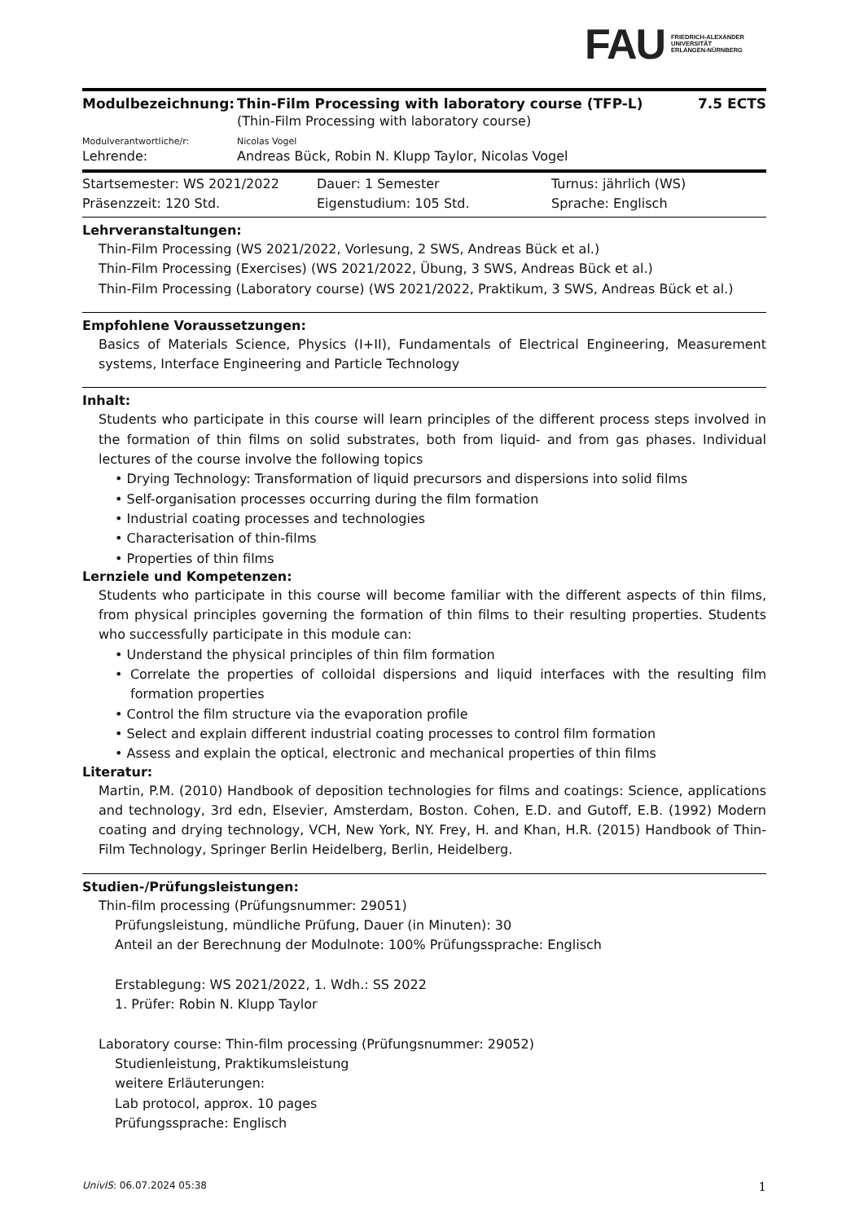FAU FRIEDRICH-ALEXANDER
UNIVERSITÄT
ERLANGEN-NÜRNBERG
| Modulbezeichnung: | Thin-Film Processing with laboratory course (TFP-L) | 7.5 ECTS |
| | (Thin-Film Processing with laboratory course) | |
| Modulverantwortliche/r: | Nicolas Vogel | |
| Lehrende: | Andreas Bück, Robin N. Klupp Taylor, Nicolas Vogel | |
| Startsemester: WS 2021/2022 | Dauer: 1 Semester | Turnus: jährlich (WS) |
| Präsenzzeit: 120 Std. | Eigenstudium: 105 Std. | Sprache: Englisch |
Lehrveranstaltungen:
Thin-Film Processing (WS 2021/2022, Vorlesung, 2 SWS, Andreas Bück et al.)
Thin-Film Processing (Exercises) (WS 2021/2022, Übung, 3 SWS, Andreas Bück et al.)
Thin-Film Processing (Laboratory course) (WS 2021/2022, Praktikum, 3 SWS, Andreas Bück et al.)
Empfohlene Voraussetzungen:
Basics of Materials Science, Physics (I+II), Fundamentals of Electrical Engineering, Measurement systems, Interface Engineering and Particle Technology
Inhalt:
Students who participate in this course will learn principles of the different process steps involved in the formation of thin films on solid substrates, both from liquid- and from gas phases. Individual lectures of the course involve the following topics
• Drying Technology: Transformation of liquid precursors and dispersions into solid films
• Self-organisation processes occurring during the film formation
• Industrial coating processes and technologies
• Characterisation of thin-films
• Properties of thin films
Lernziele und Kompetenzen:
Students who participate in this course will become familiar with the different aspects of thin films, from physical principles governing the formation of thin films to their resulting properties. Students who successfully participate in this module can:
• Understand the physical principles of thin film formation
• Correlate the properties of colloidal dispersions and liquid interfaces with the resulting film formation properties
• Control the film structure via the evaporation profile
• Select and explain different industrial coating processes to control film formation
• Assess and explain the optical, electronic and mechanical properties of thin films
Literatur:
Martin, P.M. (2010) Handbook of deposition technologies for films and coatings: Science, applications and technology, 3rd edn, Elsevier, Amsterdam, Boston. Cohen, E.D. and Gutoff, E.B. (1992) Modern coating and drying technology, VCH, New York, NY. Frey, H. and Khan, H.R. (2015) Handbook of Thin-Film Technology, Springer Berlin Heidelberg, Berlin, Heidelberg.
Studien-/Prüfungsleistungen:
Thin-film processing (Prüfungsnummer: 29051)
Prüfungsleistung, mündliche Prüfung, Dauer (in Minuten): 30
Anteil an der Berechnung der Modulnote: 100% Prüfungssprache: Englisch
Erstablegung: WS 2021/2022, 1. Wdh.: SS 2022
1. Prüfer: Robin N. Klupp Taylor
Laboratory course: Thin-film processing (Prüfungsnummer: 29052)
Studienleistung, Praktikumsleistung
weitere Erläuterungen:
Lab protocol, approx. 10 pages
Prüfungssprache: Englisch
UnivIS: 06.07.2024 05:38 1